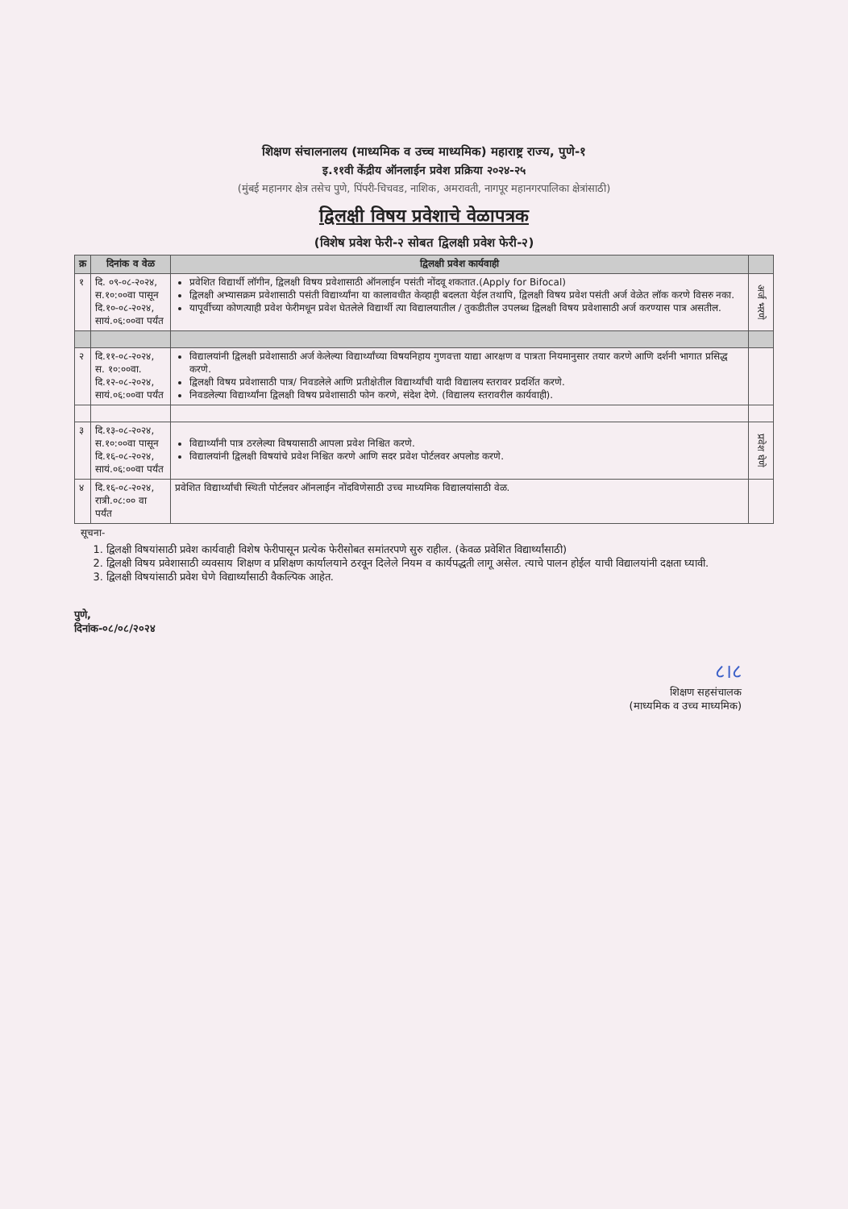शिक्षण संचालनालय (माध्यमिक व उच्च माध्यमिक) महाराष्ट्र राज्य, पुणे-१
इ.११वी केंद्रीय ऑनलाईन प्रवेश प्रक्रिया २०२४-२५
(मुंबई महानगर क्षेत्र तसेच पुणे, पिंपरी-चिचवड, नाशिक, अमरावती, नागपूर महानगरपालिका क्षेत्रांसाठी)
द्विलक्षी विषय प्रवेशाचे वेळापत्रक
(विशेष प्रवेश फेरी-२ सोबत द्विलक्षी प्रवेश फेरी-२)
| क्र | दिनांक व वेळ | द्विलक्षी प्रवेश कार्यवाही | |
| --- | --- | --- | --- |
| १ | दि. ०९-०८-२०२४, स.१०:००वा पासून दि.१०-०८-२०२४, सायं.०६:००वा पर्यंत | प्रवेशित विद्यार्थी लॉगीन, द्विलक्षी विषय प्रवेशासाठी ऑनलाईन पसंती नोंदवू शकतात.(Apply for Bifocal) द्विलक्षी अभ्यासक्रम प्रवेशासाठी पसंती विद्यार्थ्यांना या कालावधीत केव्हाही बदलता येईल तथापि, द्विलक्षी विषय प्रवेश पसंती अर्ज वेळेत लॉक करणे विसरु नका. यापूर्वीच्या कोणत्याही प्रवेश फेरीमधून प्रवेश घेतलेले विद्यार्थी त्या विद्यालयातील / तुकडीतील उपलब्ध द्विलक्षी विषय प्रवेशासाठी अर्ज करण्यास पात्र असतील. | अर्ज भरणे |
| २ | दि.११-०८-२०२४, स. १०:००वा. दि.१२-०८-२०२४, सायं.०६:००वा पर्यंत | विद्यालयांनी द्विलक्षी प्रवेशासाठी अर्ज केलेल्या विद्यार्थ्यांच्या विषयनिहाय गुणवत्ता याद्या आरक्षण व पात्रता नियमानुसार तयार करणे आणि दर्शनी भागात प्रसिद्ध करणे. द्विलक्षी विषय प्रवेशासाठी पात्र/ निवडलेले आणि प्रतीक्षेतील विद्यार्थ्यांची यादी विद्यालय स्तरावर प्रदर्शित करणे. निवडलेल्या विद्यार्थ्यांना द्विलक्षी विषय प्रवेशासाठी फोन करणे, संदेश देणे. (विद्यालय स्तरावरील कार्यवाही). | |
| ३ | दि.१३-०८-२०२४, स.१०:००वा पासून दि.१६-०८-२०२४, सायं.०६:००वा पर्यंत | विद्यार्थ्यांनी पात्र ठरलेल्या विषयासाठी आपला प्रवेश निश्चित करणे. विद्यालयांनी द्विलक्षी विषयांचे प्रवेश निश्चित करणे आणि सदर प्रवेश पोर्टलवर अपलोड करणे. | प्रवेश घेणे |
| ४ | दि.१६-०८-२०२४, रात्री.०८:०० वा पर्यंत | प्रवेशित विद्यार्थ्यांची स्थिती पोर्टलवर ऑनलाईन नोंदविणेसाठी उच्च माध्यमिक विद्यालयांसाठी वेळ. | |
सूचना-
1. द्विलक्षी विषयांसाठी प्रवेश कार्यवाही विशेष फेरीपासून प्रत्येक फेरीसोबत समांतरपणे सुरु राहील. (केवळ प्रवेशित विद्यार्थ्यांसाठी)
2. द्विलक्षी विषय प्रवेशासाठी व्यवसाय शिक्षण व प्रशिक्षण कार्यालयाने ठरवून दिलेले नियम व कार्यपद्धती लागू असेल. त्याचे पालन होईल याची विद्यालयांनी दक्षता घ्यावी.
3. द्विलक्षी विषयांसाठी प्रवेश घेणे विद्यार्थ्यांसाठी वैकल्पिक आहेत.
पुणे,
दिनांक-०८/०८/२०२४
८।८
शिक्षण सहसंचालक
(माध्यमिक व उच्च माध्यमिक)